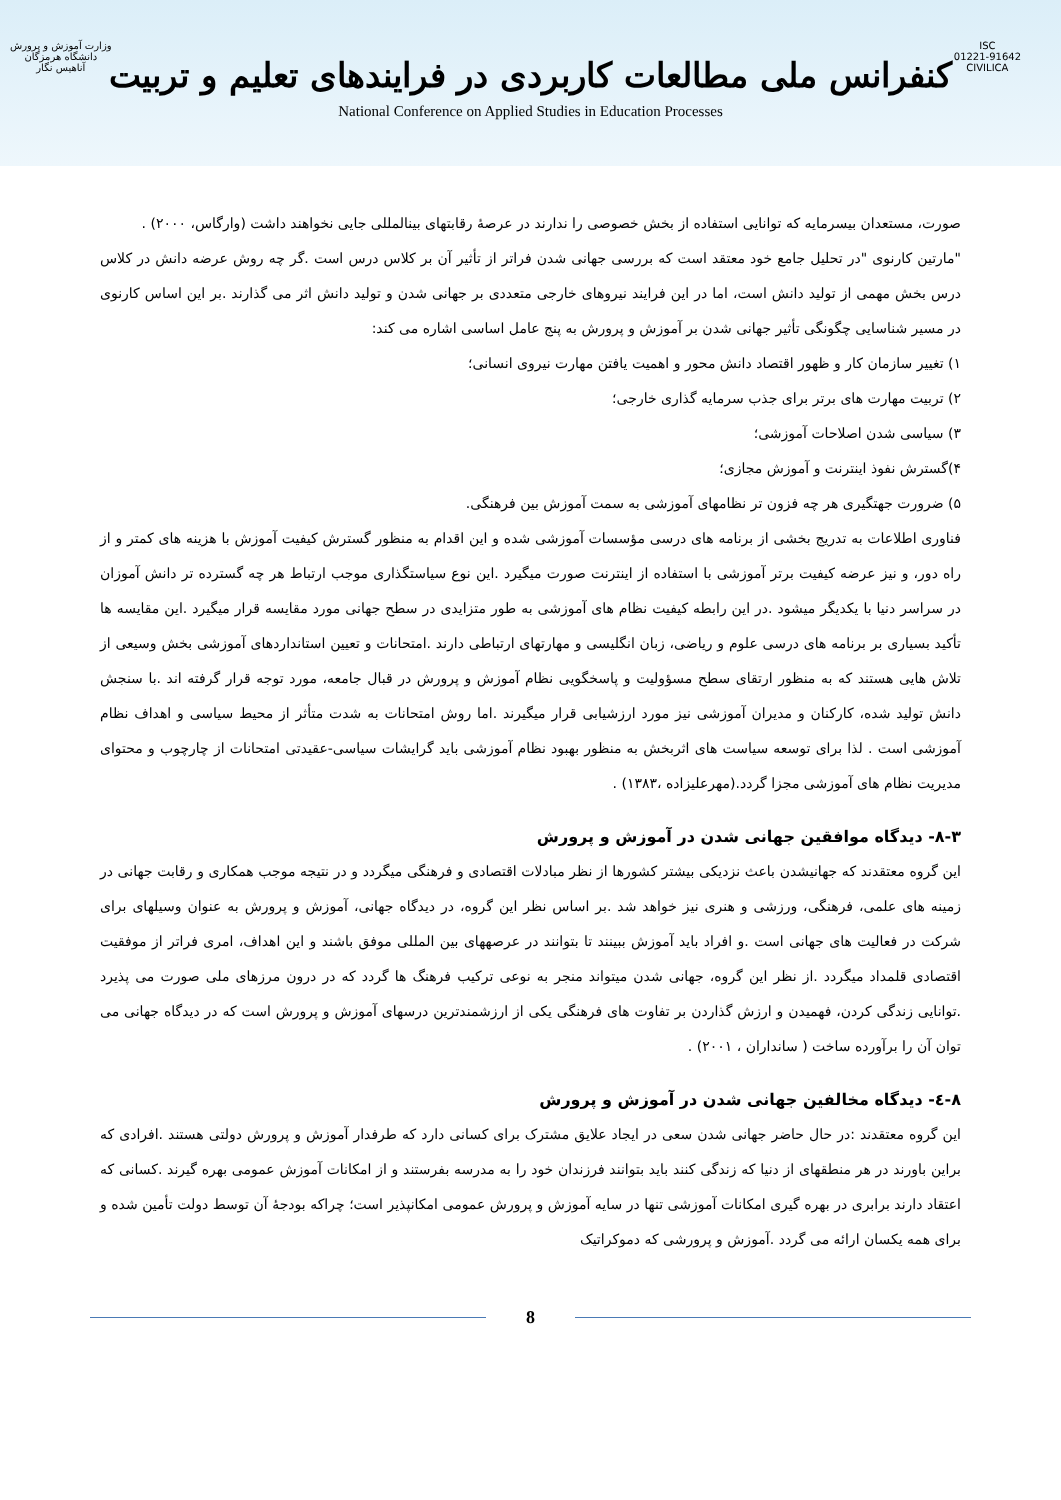وزارت آموزش و پرورش
دانشگاه هرمزگان
آناهیس نگار
ISC
01221-91642
CIVILICA
کنفرانس ملی مطالعات کاربردی در فرایندهای تعلیم و تربیت
National Conference on Applied Studies in Education Processes
صورت، مستعدان بیسرمایه که توانایی استفاده از بخش خصوصی را ندارند در عرصهٔ رقابتهای بینالمللی جایی نخواهند داشت (وارگاس، ۲۰۰۰) .
"مارتین کارنوی "در تحلیل جامع خود معتقد است که بررسی جهانی شدن فراتر از تأثیر آن بر کلاس درس است .گر چه روش عرضه دانش در کلاس درس بخش مهمی از تولید دانش است، اما در این فرایند نیروهای خارجی متعددی بر جهانی شدن و تولید دانش اثر می گذارند .بر این اساس کارنوی در مسیر شناسایی چگونگی تأثیر جهانی شدن بر آموزش و پرورش به پنج عامل اساسی اشاره می کند:
۱) تغییر سازمان کار و ظهور اقتصاد دانش محور و اهمیت یافتن مهارت نیروی انسانی؛
۲) تربیت مهارت های برتر برای جذب سرمایه گذاری خارجی؛
۳) سیاسی شدن اصلاحات آموزشی؛
۴)گسترش نفوذ اینترنت و آموزش مجازی؛
۵) ضرورت جهتگیری هر چه فزون تر نظامهای آموزشی به سمت آموزش بین فرهنگی.
فناوری اطلاعات به تدریج بخشی از برنامه های درسی مؤسسات آموزشی شده و این اقدام به منظور گسترش کیفیت آموزش با هزینه های کمتر و از راه دور، و نیز عرضه کیفیت برتر آموزشی با استفاده از اینترنت صورت میگیرد .این نوع سیاستگذاری موجب ارتباط هر چه گسترده تر دانش آموزان در سراسر دنیا با یکدیگر میشود .در این رابطه کیفیت نظام های آموزشی به طور متزایدی در سطح جهانی مورد مقایسه قرار میگیرد .این مقایسه ها تأکید بسیاری بر برنامه های درسی علوم و ریاضی، زبان انگلیسی و مهارتهای ارتباطی دارند .امتحانات و تعیین استانداردهای آموزشی بخش وسیعی از تلاش هایی هستند که به منظور ارتقای سطح مسؤولیت و پاسخگویی نظام آموزش و پرورش در قبال جامعه، مورد توجه قرار گرفته اند .با سنجش دانش تولید شده، کارکنان و مدیران آموزشی نیز مورد ارزشیابی قرار میگیرند .اما روش امتحانات به شدت متأثر از محیط سیاسی و اهداف نظام آموزشی است . لذا برای توسعه سیاست های اثربخش به منظور بهبود نظام آموزشی باید گرایشات سیاسی-عقیدتی امتحانات از چارچوب و محتوای مدیریت نظام های آموزشی مجزا گردد.(مهرعلیزاده ،۱۳۸۳) .
۸-۳- دیدگاه موافقین جهانی شدن در آموزش و پرورش
این گروه معتقدند که جهانیشدن باعث نزدیکی بیشتر کشورها از نظر مبادلات اقتصادی و فرهنگی میگردد و در نتیجه موجب همکاری و رقابت جهانی در زمینه های علمی، فرهنگی، ورزشی و هنری نیز خواهد شد .بر اساس نظر این گروه، در دیدگاه جهانی، آموزش و پرورش به عنوان وسیلهای برای شرکت در فعالیت های جهانی است .و افراد باید آموزش ببینند تا بتوانند در عرصههای بین المللی موفق باشند و این اهداف، امری فراتر از موفقیت اقتصادی قلمداد میگردد .از نظر این گروه، جهانی شدن میتواند منجر به نوعی ترکیب فرهنگ ها گردد که در درون مرزهای ملی صورت می پذیرد .توانایی زندگی کردن، فهمیدن و ارزش گذاردن بر تفاوت های فرهنگی یکی از ارزشمندترین درسهای آموزش و پرورش است که در دیدگاه جهانی می توان آن را برآورده ساخت ( سانداران ، ۲۰۰۱) .
۸-٤- دیدگاه مخالفین جهانی شدن در آموزش و پرورش
این گروه معتقدند :در حال حاضر جهانی شدن سعی در ایجاد علایق مشترک برای کسانی دارد که طرفدار آموزش و پرورش دولتی هستند .افرادی که براین باورند در هر منطقهای از دنیا که زندگی کنند باید بتوانند فرزندان خود را به مدرسه بفرستند و از امکانات آموزش عمومی بهره گیرند .کسانی که اعتقاد دارند برابری در بهره گیری امکانات آموزشی تنها در سایه آموزش و پرورش عمومی امکانپذیر است؛ چراکه بودجهٔ آن توسط دولت تأمین شده و برای همه یکسان ارائه می گردد .آموزش و پرورشی که دموکراتیک
8